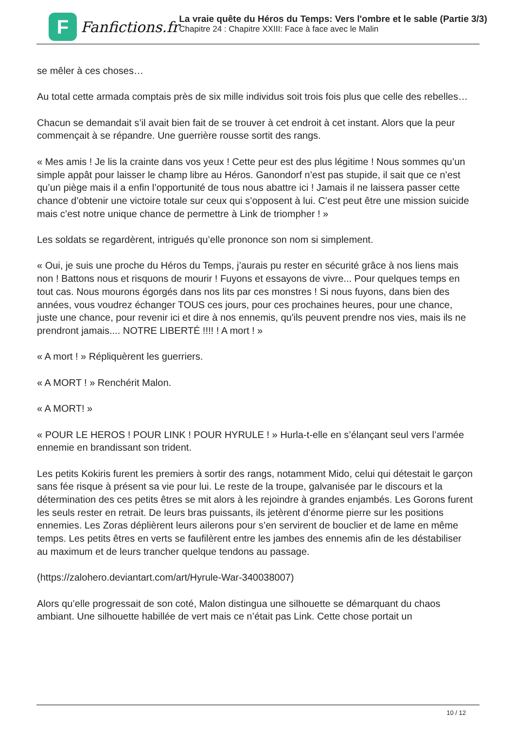F
Fanfictions.fr
La vraie quête du Héros du Temps: Vers l'ombre et le sable (Partie 3/3)
Chapitre 24 : Chapitre XXIII: Face à face avec le Malin
se mêler à ces choses…
Au total cette armada comptais près de six mille individus soit trois fois plus que celle des rebelles…
Chacun se demandait s’il avait bien fait de se trouver à cet endroit à cet instant. Alors que la peur commençait à se répandre. Une guerrière rousse sortit des rangs.
« Mes amis ! Je lis la crainte dans vos yeux ! Cette peur est des plus légitime ! Nous sommes qu’un simple appât pour laisser le champ libre au Héros. Ganondorf n’est pas stupide, il sait que ce n’est qu’un piège mais il a enfin l’opportunité de tous nous abattre ici ! Jamais il ne laissera passer cette chance d’obtenir une victoire totale sur ceux qui s’opposent à lui. C’est peut être une mission suicide mais c’est notre unique chance de permettre à Link de triompher ! »
Les soldats se regardèrent, intrigués qu’elle prononce son nom si simplement.
« Oui, je suis une proche du Héros du Temps, j’aurais pu rester en sécurité grâce à nos liens mais non ! Battons nous et risquons de mourir ! Fuyons et essayons de vivre... Pour quelques temps en tout cas. Nous mourons égorgés dans nos lits par ces monstres ! Si nous fuyons, dans bien des années, vous voudrez échanger TOUS ces jours, pour ces prochaines heures, pour une chance, juste une chance, pour revenir ici et dire à nos ennemis, qu'ils peuvent prendre nos vies, mais ils ne prendront jamais.... NOTRE LIBERTÉ !!!! ! A mort ! »
« A mort ! » Répliquèrent les guerriers.
« A MORT ! » Renchérit Malon.
« A MORT! »
« POUR LE HEROS ! POUR LINK ! POUR HYRULE ! » Hurla-t-elle en s’élançant seul vers l’armée ennemie en brandissant son trident.
Les petits Kokiris furent les premiers à sortir des rangs, notamment Mido, celui qui détestait le garçon sans fée risque à présent sa vie pour lui. Le reste de la troupe, galvanisée par le discours et la détermination des ces petits êtres se mit alors à les rejoindre à grandes enjambés. Les Gorons furent les seuls rester en retrait. De leurs bras puissants, ils jetèrent d’énorme pierre sur les positions ennemies. Les Zoras déplièrent leurs ailerons pour s’en servirent de bouclier et de lame en même temps. Les petits êtres en verts se faufilèrent entre les jambes des ennemis afin de les déstabiliser au maximum et de leurs trancher quelque tendons au passage.
(https://zalohero.deviantart.com/art/Hyrule-War-340038007)
Alors qu’elle progressait de son coté, Malon distingua une silhouette se démarquant du chaos ambiant. Une silhouette habillée de vert mais ce n’était pas Link. Cette chose portait un
10 / 12